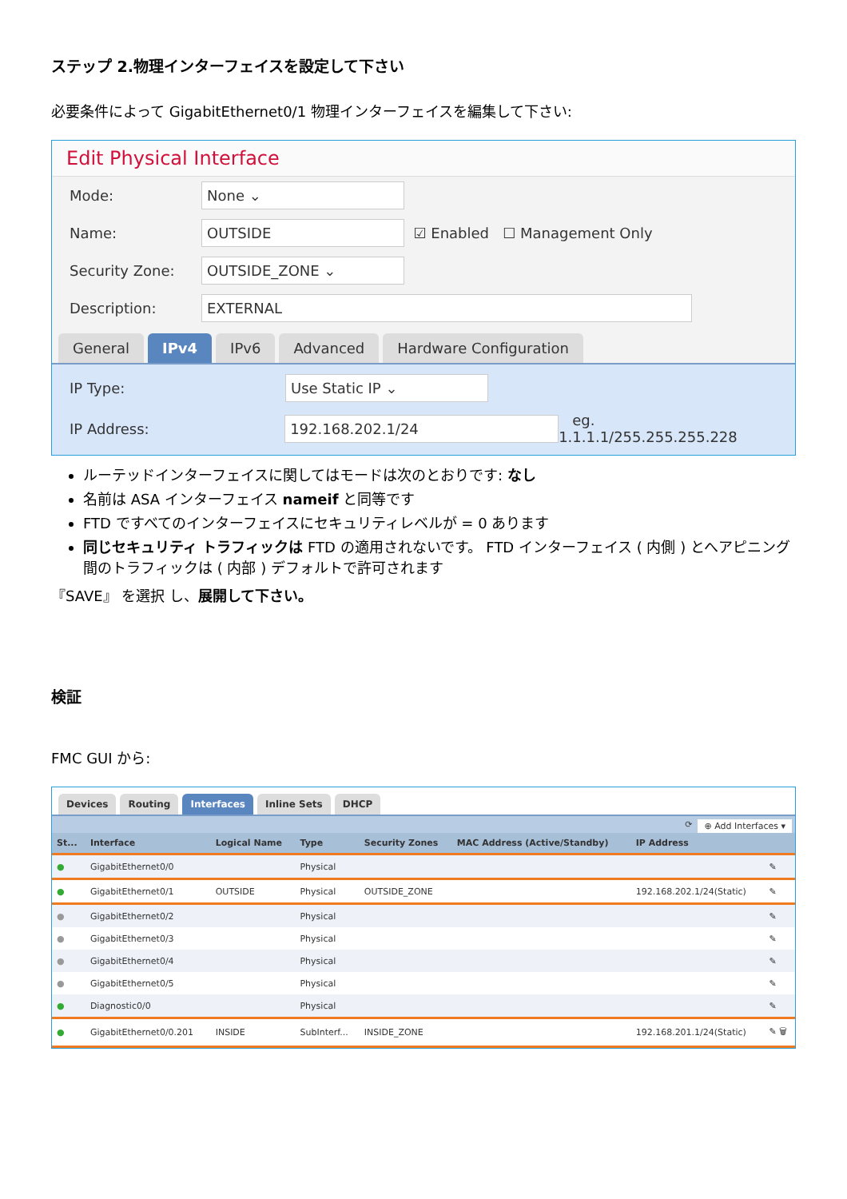ステップ 2.物理インターフェイスを設定して下さい
必要条件によって GigabitEthernet0/1 物理インターフェイスを編集して下さい:
Edit Physical Interface
Mode: None ⌄
Name: OUTSIDE ☑ Enabled ☐ Management Only
Security Zone: OUTSIDE_ZONE ⌄
Description: EXTERNAL
General IPv4 IPv6 Advanced Hardware Configuration
IP Type: Use Static IP ⌄
IP Address: 192.168.202.1/24 eg. 1.1.1.1/255.255.255.228
ルーテッドインターフェイスに関してはモードは次のとおりです: なし
名前は ASA インターフェイス nameif と同等です
FTD ですべてのインターフェイスにセキュリティレベルが = 0 あります
同じセキュリティ トラフィックは FTD の適用されないです。 FTD インターフェイス ( 内側 ) とへアピニング間のトラフィックは ( 内部 ) デフォルトで許可されます
『SAVE』 を選択 し、展開して下さい。
検証
FMC GUI から:
Devices Routing Interfaces Inline Sets DHCP
⟳ ⊕ Add Interfaces ▾
| St... | Interface | Logical Name | Type | Security Zones | MAC Address (Active/Standby) | IP Address | |
| --- | --- | --- | --- | --- | --- | --- | --- |
| ● | GigabitEthernet0/0 | | Physical | | | | ✎ |
| ● | GigabitEthernet0/1 | OUTSIDE | Physical | OUTSIDE_ZONE | | 192.168.202.1/24(Static) | ✎ |
| ● | GigabitEthernet0/2 | | Physical | | | | ✎ |
| ● | GigabitEthernet0/3 | | Physical | | | | ✎ |
| ● | GigabitEthernet0/4 | | Physical | | | | ✎ |
| ● | GigabitEthernet0/5 | | Physical | | | | ✎ |
| ● | Diagnostic0/0 | | Physical | | | | ✎ |
| ● | GigabitEthernet0/0.201 | INSIDE | SubInterf... | INSIDE_ZONE | | 192.168.201.1/24(Static) | ✎ 🗑 |